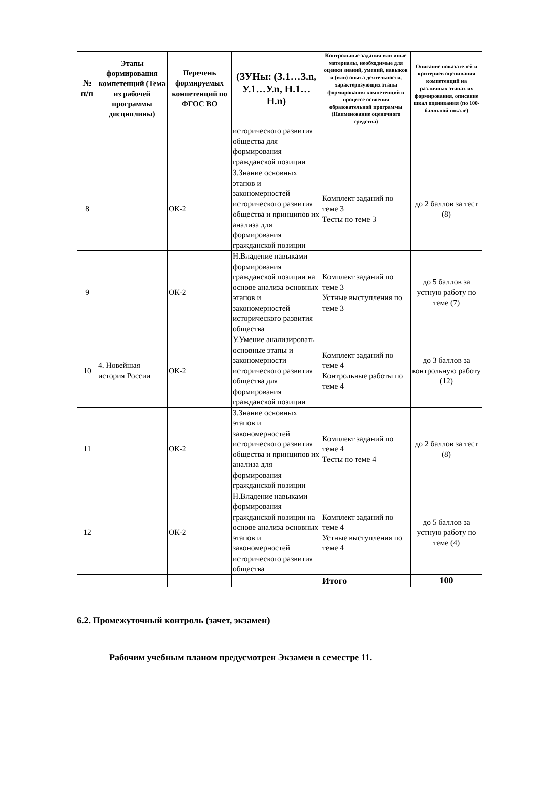| № п/п | Этапы формирования компетенций (Тема из рабочей программы дисциплины) | Перечень формируемых компетенций по ФГОС ВО | (ЗУНы: (З.1…З.n, У.1…У.n, Н.1…Н.n) | Контрольные задания или иные материалы, необходимые для оценки знаний, умений, навыков и (или) опыта деятельности, характеризующих этапы формирования компетенций в процессе освоения образовательной программы (Наименование оценочного средства) | Описание показателей и критериев оценивания компетенций на различных этапах их формирования, описание шкал оценивания (по 100-балльной шкале) |
| --- | --- | --- | --- | --- | --- |
| | | | исторического развития общества для формирования гражданской позиции | | |
| 8 | | ОК-2 | З.Знание основных этапов и закономерностей исторического развития общества и принципов их анализа для формирования гражданской позиции | Комплект заданий по теме 3 Тесты по теме 3 | до 2 баллов за тест (8) |
| 9 | | ОК-2 | Н.Владение навыками формирования гражданской позиции на основе анализа основных этапов и закономерностей исторического развития общества | Комплект заданий по теме 3 Устные выступления по теме 3 | до 5 баллов за устную работу по теме (7) |
| 10 | 4. Новейшая история России | ОК-2 | У.Умение анализировать основные этапы и закономерности исторического развития общества для формирования гражданской позиции | Комплект заданий по теме 4 Контрольные работы по теме 4 | до 3 баллов за контрольную работу (12) |
| 11 | | ОК-2 | З.Знание основных этапов и закономерностей исторического развития общества и принципов их анализа для формирования гражданской позиции | Комплект заданий по теме 4 Тесты по теме 4 | до 2 баллов за тест (8) |
| 12 | | ОК-2 | Н.Владение навыками формирования гражданской позиции на основе анализа основных этапов и закономерностей исторического развития общества | Комплект заданий по теме 4 Устные выступления по теме 4 | до 5 баллов за устную работу по теме (4) |
| | | | | Итого | 100 |
6.2. Промежуточный контроль (зачет, экзамен)
Рабочим учебным планом предусмотрен Экзамен в семестре 11.